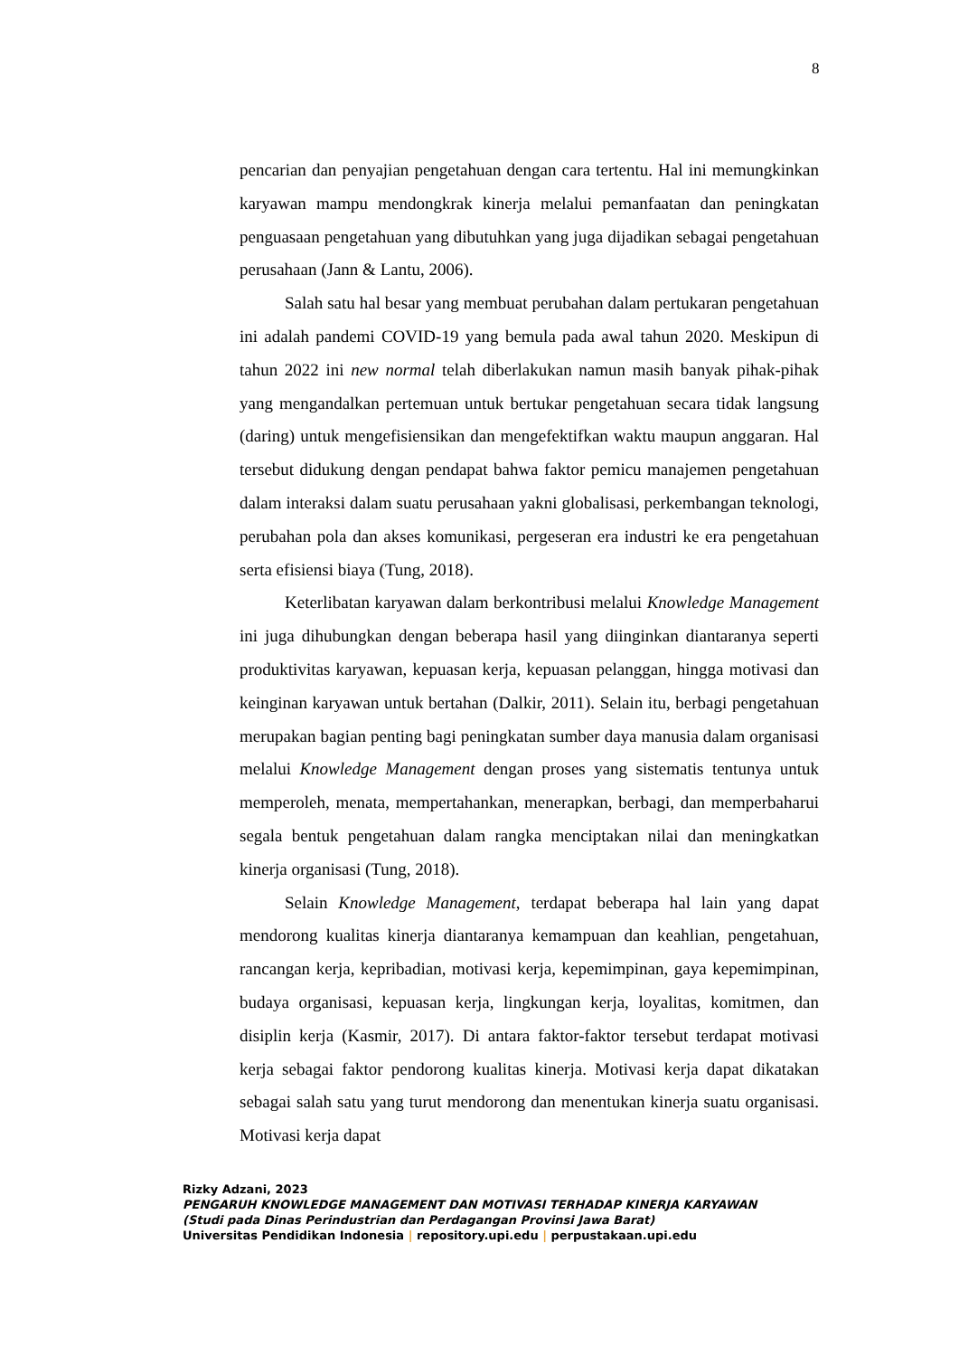8
pencarian dan penyajian pengetahuan dengan cara tertentu. Hal ini memungkinkan karyawan mampu mendongkrak kinerja melalui pemanfaatan dan peningkatan penguasaan pengetahuan yang dibutuhkan yang juga dijadikan sebagai pengetahuan perusahaan (Jann & Lantu, 2006).
Salah satu hal besar yang membuat perubahan dalam pertukaran pengetahuan ini adalah pandemi COVID-19 yang bemula pada awal tahun 2020. Meskipun di tahun 2022 ini new normal telah diberlakukan namun masih banyak pihak-pihak yang mengandalkan pertemuan untuk bertukar pengetahuan secara tidak langsung (daring) untuk mengefisiensikan dan mengefektifkan waktu maupun anggaran. Hal tersebut didukung dengan pendapat bahwa faktor pemicu manajemen pengetahuan dalam interaksi dalam suatu perusahaan yakni globalisasi, perkembangan teknologi, perubahan pola dan akses komunikasi, pergeseran era industri ke era pengetahuan serta efisiensi biaya (Tung, 2018).
Keterlibatan karyawan dalam berkontribusi melalui Knowledge Management ini juga dihubungkan dengan beberapa hasil yang diinginkan diantaranya seperti produktivitas karyawan, kepuasan kerja, kepuasan pelanggan, hingga motivasi dan keinginan karyawan untuk bertahan (Dalkir, 2011). Selain itu, berbagi pengetahuan merupakan bagian penting bagi peningkatan sumber daya manusia dalam organisasi melalui Knowledge Management dengan proses yang sistematis tentunya untuk memperoleh, menata, mempertahankan, menerapkan, berbagi, dan memperbaharui segala bentuk pengetahuan dalam rangka menciptakan nilai dan meningkatkan kinerja organisasi (Tung, 2018).
Selain Knowledge Management, terdapat beberapa hal lain yang dapat mendorong kualitas kinerja diantaranya kemampuan dan keahlian, pengetahuan, rancangan kerja, kepribadian, motivasi kerja, kepemimpinan, gaya kepemimpinan, budaya organisasi, kepuasan kerja, lingkungan kerja, loyalitas, komitmen, dan disiplin kerja (Kasmir, 2017). Di antara faktor-faktor tersebut terdapat motivasi kerja sebagai faktor pendorong kualitas kinerja. Motivasi kerja dapat dikatakan sebagai salah satu yang turut mendorong dan menentukan kinerja suatu organisasi. Motivasi kerja dapat
Rizky Adzani, 2023
PENGARUH KNOWLEDGE MANAGEMENT DAN MOTIVASI TERHADAP KINERJA KARYAWAN
(Studi pada Dinas Perindustrian dan Perdagangan Provinsi Jawa Barat)
Universitas Pendidikan Indonesia | repository.upi.edu | perpustakaan.upi.edu